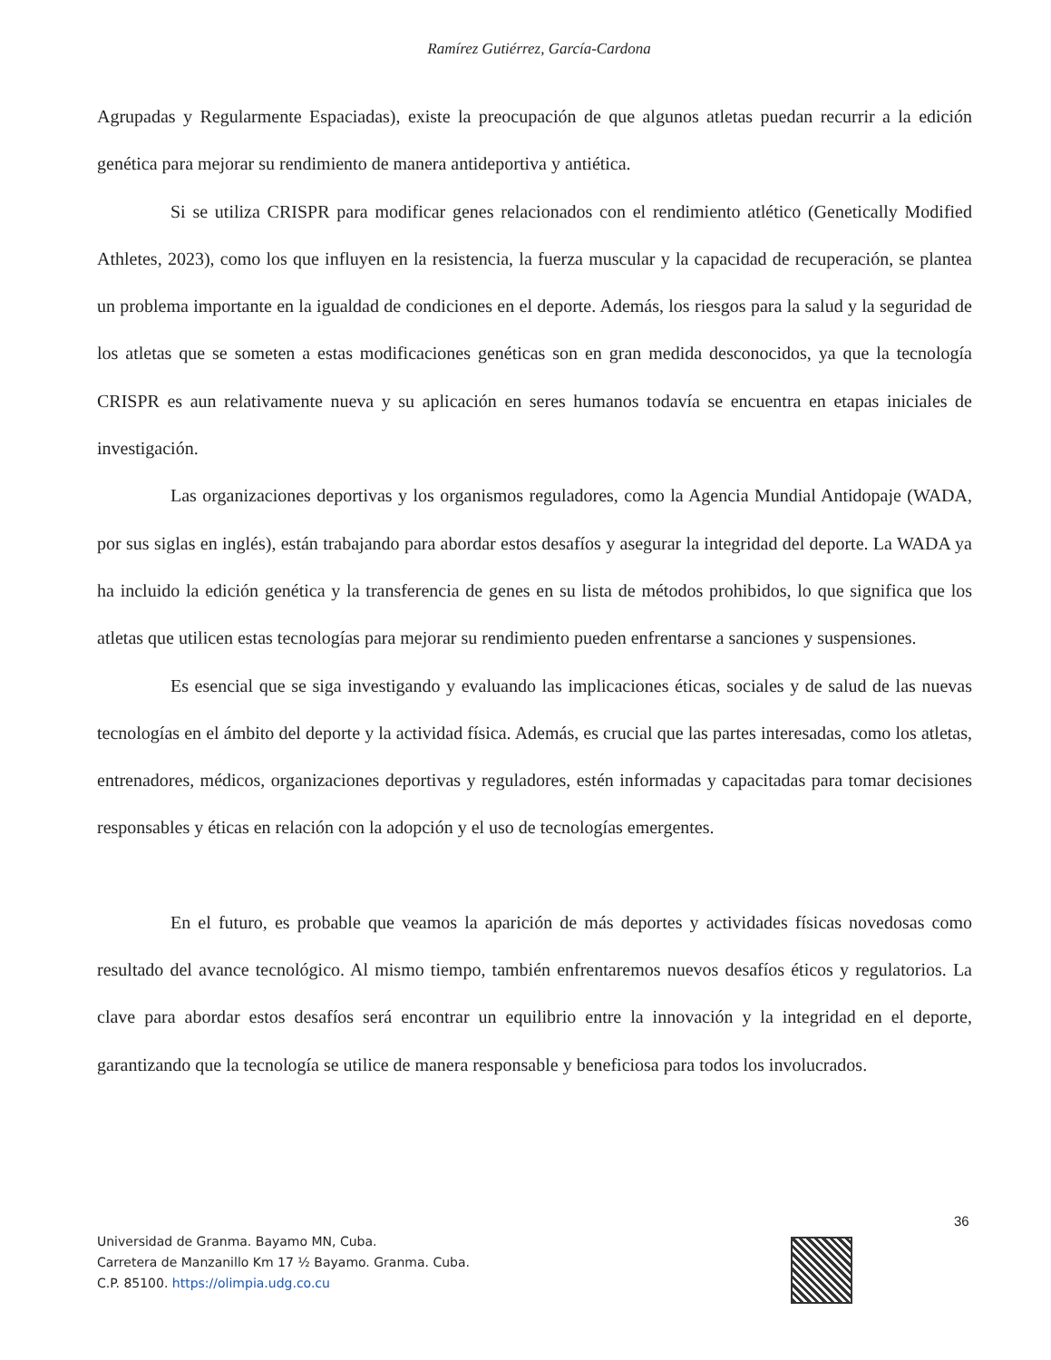Ramírez Gutiérrez, García-Cardona
Agrupadas y Regularmente Espaciadas), existe la preocupación de que algunos atletas puedan recurrir a la edición genética para mejorar su rendimiento de manera antideportiva y antiética.
Si se utiliza CRISPR para modificar genes relacionados con el rendimiento atlético (Genetically Modified Athletes, 2023), como los que influyen en la resistencia, la fuerza muscular y la capacidad de recuperación, se plantea un problema importante en la igualdad de condiciones en el deporte. Además, los riesgos para la salud y la seguridad de los atletas que se someten a estas modificaciones genéticas son en gran medida desconocidos, ya que la tecnología CRISPR es aun relativamente nueva y su aplicación en seres humanos todavía se encuentra en etapas iniciales de investigación.
Las organizaciones deportivas y los organismos reguladores, como la Agencia Mundial Antidopaje (WADA, por sus siglas en inglés), están trabajando para abordar estos desafíos y asegurar la integridad del deporte. La WADA ya ha incluido la edición genética y la transferencia de genes en su lista de métodos prohibidos, lo que significa que los atletas que utilicen estas tecnologías para mejorar su rendimiento pueden enfrentarse a sanciones y suspensiones.
Es esencial que se siga investigando y evaluando las implicaciones éticas, sociales y de salud de las nuevas tecnologías en el ámbito del deporte y la actividad física. Además, es crucial que las partes interesadas, como los atletas, entrenadores, médicos, organizaciones deportivas y reguladores, estén informadas y capacitadas para tomar decisiones responsables y éticas en relación con la adopción y el uso de tecnologías emergentes.
En el futuro, es probable que veamos la aparición de más deportes y actividades físicas novedosas como resultado del avance tecnológico. Al mismo tiempo, también enfrentaremos nuevos desafíos éticos y regulatorios. La clave para abordar estos desafíos será encontrar un equilibrio entre la innovación y la integridad en el deporte, garantizando que la tecnología se utilice de manera responsable y beneficiosa para todos los involucrados.
36
Universidad de Granma. Bayamo MN, Cuba.
Carretera de Manzanillo Km 17 ½ Bayamo. Granma. Cuba.
C.P. 85100. https://olimpia.udg.co.cu